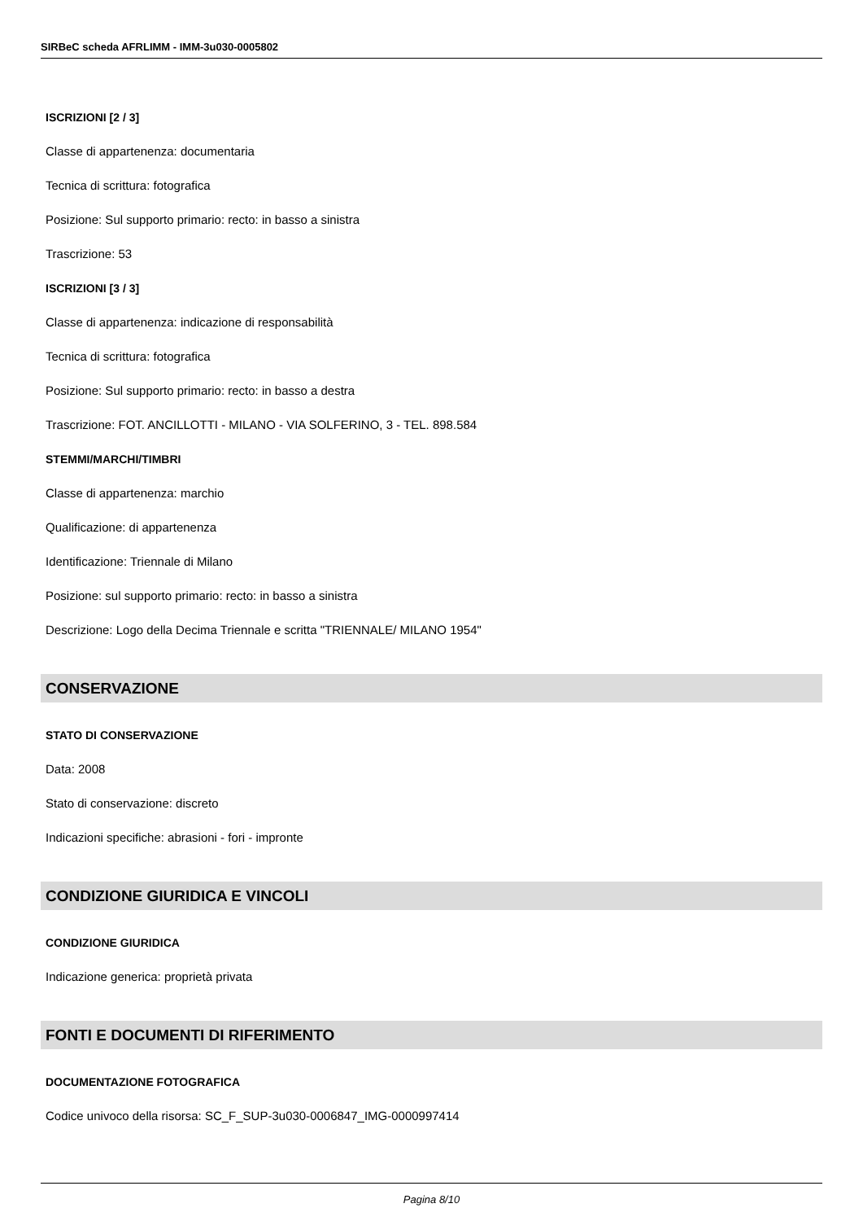SIRBeC scheda AFRLIMM - IMM-3u030-0005802
ISCRIZIONI [2 / 3]
Classe di appartenenza: documentaria
Tecnica di scrittura: fotografica
Posizione: Sul supporto primario: recto: in basso a sinistra
Trascrizione: 53
ISCRIZIONI [3 / 3]
Classe di appartenenza: indicazione di responsabilità
Tecnica di scrittura: fotografica
Posizione: Sul supporto primario: recto: in basso a destra
Trascrizione: FOT. ANCILLOTTI - MILANO - VIA SOLFERINO, 3 - TEL. 898.584
STEMMI/MARCHI/TIMBRI
Classe di appartenenza: marchio
Qualificazione: di appartenenza
Identificazione: Triennale di Milano
Posizione: sul supporto primario: recto: in basso a sinistra
Descrizione: Logo della Decima Triennale e scritta "TRIENNALE/ MILANO 1954"
CONSERVAZIONE
STATO DI CONSERVAZIONE
Data: 2008
Stato di conservazione: discreto
Indicazioni specifiche: abrasioni - fori - impronte
CONDIZIONE GIURIDICA E VINCOLI
CONDIZIONE GIURIDICA
Indicazione generica: proprietà privata
FONTI E DOCUMENTI DI RIFERIMENTO
DOCUMENTAZIONE FOTOGRAFICA
Codice univoco della risorsa: SC_F_SUP-3u030-0006847_IMG-0000997414
Pagina 8/10